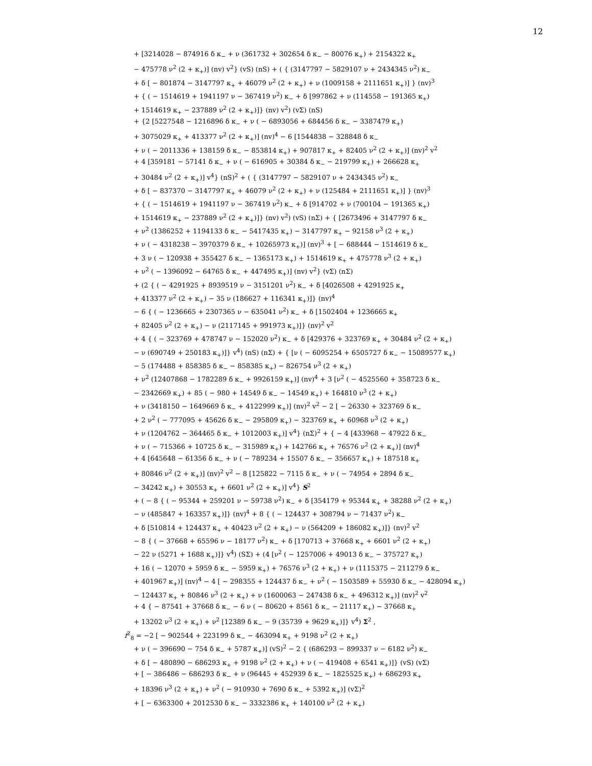12
+ [3214028 − 874916 δ κ<sub>−</sub> + ν (361732 + 302654 δ κ<sub>−</sub> − 80076 κ<sub>+</sub>) + 2154322 κ<sub>+</sub>
− 475778 ν<sup>2</sup> (2 + κ<sub>+</sub>)] (nv) v<sup>2</sup>} (vS) (nS) + ( { (3147797 − 5829107 ν + 2434345 ν<sup>2</sup>) κ<sub>−</sub>
+ δ [ − 801874 − 3147797 κ<sub>+</sub> + 46079 ν<sup>2</sup> (2 + κ<sub>+</sub>) + ν (1009158 + 2111651 κ<sub>+</sub>)] } (nv)<sup>3</sup>
+ { ( − 1514619 + 1941197 ν − 367419 ν<sup>2</sup>) κ<sub>−</sub> + δ [997862 + ν (114558 − 191365 κ<sub>+</sub>)
+ 1514619 κ<sub>+</sub> − 237889 ν<sup>2</sup> (2 + κ<sub>+</sub>)]} (nv) v<sup>2</sup>) (vΣ) (nS)
+ {2 [5227548 − 1216896 δ κ<sub>−</sub> + ν ( − 6893056 + 684456 δ κ<sub>−</sub> − 3387479 κ<sub>+</sub>)
+ 3075029 κ<sub>+</sub> + 413377 ν<sup>2</sup> (2 + κ<sub>+</sub>)] (nv)<sup>4</sup> − 6 [1544838 − 328848 δ κ<sub>−</sub>
+ ν ( − 2011336 + 138159 δ κ<sub>−</sub> − 853814 κ<sub>+</sub>) + 907817 κ<sub>+</sub> + 82405 ν<sup>2</sup> (2 + κ<sub>+</sub>)] (nv)<sup>2</sup> v<sup>2</sup>
+ 4 [359181 − 57141 δ κ<sub>−</sub> + ν ( − 616905 + 30384 δ κ<sub>−</sub> − 219799 κ<sub>+</sub>) + 266628 κ<sub>+</sub>
+ 30484 ν<sup>2</sup> (2 + κ<sub>+</sub>)] v<sup>4</sup>} (nS)<sup>2</sup> + ( { (3147797 − 5829107 ν + 2434345 ν<sup>2</sup>) κ<sub>−</sub>
+ δ [ − 837370 − 3147797 κ<sub>+</sub> + 46079 ν<sup>2</sup> (2 + κ<sub>+</sub>) + ν (125484 + 2111651 κ<sub>+</sub>)] } (nv)<sup>3</sup>
+ { ( − 1514619 + 1941197 ν − 367419 ν<sup>2</sup>) κ<sub>−</sub> + δ [914702 + ν (700104 − 191365 κ<sub>+</sub>)
+ 1514619 κ<sub>+</sub> − 237889 ν<sup>2</sup> (2 + κ<sub>+</sub>)]} (nv) v<sup>2</sup>) (vS) (nΣ) + { [2673496 + 3147797 δ κ<sub>−</sub>
+ ν<sup>2</sup> (1386252 + 1194133 δ κ<sub>−</sub> − 5417435 κ<sub>+</sub>) − 3147797 κ<sub>+</sub> − 92158 ν<sup>3</sup> (2 + κ<sub>+</sub>)
+ ν ( − 4318238 − 3970379 δ κ<sub>−</sub> + 10265973 κ<sub>+</sub>)] (nv)<sup>3</sup> + [ − 688444 − 1514619 δ κ<sub>−</sub>
+ 3 ν ( − 120938 + 355427 δ κ<sub>−</sub> − 1365173 κ<sub>+</sub>) + 1514619 κ<sub>+</sub> + 475778 ν<sup>3</sup> (2 + κ<sub>+</sub>)
+ ν<sup>2</sup> ( − 1396092 − 64765 δ κ<sub>−</sub> + 447495 κ<sub>+</sub>)] (nv) v<sup>2</sup>} (vΣ) (nΣ)
+ (2 { ( − 4291925 + 8939519 ν − 3151201 ν<sup>2</sup>) κ<sub>−</sub> + δ [4026508 + 4291925 κ<sub>+</sub>
+ 413377 ν<sup>2</sup> (2 + κ<sub>+</sub>) − 35 ν (186627 + 116341 κ<sub>+</sub>)]} (nv)<sup>4</sup>
− 6 { ( − 1236665 + 2307365 ν − 635041 ν<sup>2</sup>) κ<sub>−</sub> + δ [1502404 + 1236665 κ<sub>+</sub>
+ 82405 ν<sup>2</sup> (2 + κ<sub>+</sub>) − ν (2117145 + 991973 κ<sub>+</sub>)]} (nv)<sup>2</sup> v<sup>2</sup>
+ 4 { ( − 323769 + 478747 ν − 152020 ν<sup>2</sup>) κ<sub>−</sub> + δ [429376 + 323769 κ<sub>+</sub> + 30484 ν<sup>2</sup> (2 + κ<sub>+</sub>)
− ν (690749 + 250183 κ<sub>+</sub>)]} v<sup>4</sup>) (nS) (nΣ) + { [ν ( − 6095254 + 6505727 δ κ<sub>−</sub> − 15089577 κ<sub>+</sub>)
− 5 (174488 + 858385 δ κ<sub>−</sub> − 858385 κ<sub>+</sub>) − 826754 ν<sup>3</sup> (2 + κ<sub>+</sub>)
+ ν<sup>2</sup> (12407868 − 1782289 δ κ<sub>−</sub> + 9926159 κ<sub>+</sub>)] (nv)<sup>4</sup> + 3 [ν<sup>2</sup> ( − 4525560 + 358723 δ κ<sub>−</sub>
− 2342669 κ<sub>+</sub>) + 85 ( − 980 + 14549 δ κ<sub>−</sub> − 14549 κ<sub>+</sub>) + 164810 ν<sup>3</sup> (2 + κ<sub>+</sub>)
+ ν (3418150 − 1649669 δ κ<sub>−</sub> + 4122999 κ<sub>+</sub>)] (nv)<sup>2</sup> v<sup>2</sup> − 2 [ − 26330 + 323769 δ κ<sub>−</sub>
+ 2 ν<sup>2</sup> ( − 777095 + 45626 δ κ<sub>−</sub> − 295809 κ<sub>+</sub>) − 323769 κ<sub>+</sub> + 60968 ν<sup>3</sup> (2 + κ<sub>+</sub>)
+ ν (1204762 − 364465 δ κ<sub>−</sub> + 1012003 κ<sub>+</sub>)] v<sup>4</sup>} (nΣ)<sup>2</sup> + { − 4 [433968 − 47922 δ κ<sub>−</sub>
+ ν ( − 715366 + 10725 δ κ<sub>−</sub> − 315989 κ<sub>+</sub>) + 142766 κ<sub>+</sub> + 76576 ν<sup>2</sup> (2 + κ<sub>+</sub>)] (nv)<sup>4</sup>
+ 4 [645648 − 61356 δ κ<sub>−</sub> + ν ( − 789234 + 15507 δ κ<sub>−</sub> − 356657 κ<sub>+</sub>) + 187518 κ<sub>+</sub>
+ 80846 ν<sup>2</sup> (2 + κ<sub>+</sub>)] (nv)<sup>2</sup> v<sup>2</sup> − 8 [125822 − 7115 δ κ<sub>−</sub> + ν ( − 74954 + 2894 δ κ<sub>−</sub>
− 34242 κ<sub>+</sub>) + 30553 κ<sub>+</sub> + 6601 ν<sup>2</sup> (2 + κ<sub>+</sub>)] v<sup>4</sup>} S<sup>2</sup>
+ ( − 8 { ( − 95344 + 259201 ν − 59738 ν<sup>2</sup>) κ<sub>−</sub> + δ [354179 + 95344 κ<sub>+</sub> + 38288 ν<sup>2</sup> (2 + κ<sub>+</sub>)
− ν (485847 + 163357 κ<sub>+</sub>)]} (nv)<sup>4</sup> + 8 { ( − 124437 + 308794 ν − 71437 ν<sup>2</sup>) κ<sub>−</sub>
+ δ [510814 + 124437 κ<sub>+</sub> + 40423 ν<sup>2</sup> (2 + κ<sub>+</sub>) − ν (564209 + 186082 κ<sub>+</sub>)]} (nv)<sup>2</sup> v<sup>2</sup>
− 8 { ( − 37668 + 65596 ν − 18177 ν<sup>2</sup>) κ<sub>−</sub> + δ [170713 + 37668 κ<sub>+</sub> + 6601 ν<sup>2</sup> (2 + κ<sub>+</sub>)
− 22 ν (5271 + 1688 κ<sub>+</sub>)]} v<sup>4</sup>) (SΣ) + (4 [ν<sup>2</sup> ( − 1257006 + 49013 δ κ<sub>−</sub> − 375727 κ<sub>+</sub>)
+ 16 ( − 12070 + 5959 δ κ<sub>−</sub> − 5959 κ<sub>+</sub>) + 76576 ν<sup>3</sup> (2 + κ<sub>+</sub>) + ν (1115375 − 211279 δ κ<sub>−</sub>
+ 401967 κ<sub>+</sub>)] (nv)<sup>4</sup> − 4 [ − 298355 + 124437 δ κ<sub>−</sub> + ν<sup>2</sup> ( − 1503589 + 55930 δ κ<sub>−</sub> − 428094 κ<sub>+</sub>)
− 124437 κ<sub>+</sub> + 80846 ν<sup>3</sup> (2 + κ<sub>+</sub>) + ν (1600063 − 247438 δ κ<sub>−</sub> + 496312 κ<sub>+</sub>)] (nv)<sup>2</sup> v<sup>2</sup>
+ 4 { − 87541 + 37668 δ κ<sub>−</sub> − 6 ν ( − 80620 + 8561 δ κ<sub>−</sub> − 21117 κ<sub>+</sub>) − 37668 κ<sub>+</sub>
+ 13202 ν<sup>3</sup> (2 + κ<sub>+</sub>) + ν<sup>2</sup> [12389 δ κ<sub>−</sub> − 9 (35739 + 9629 κ<sub>+</sub>)]} v<sup>4</sup>) Σ<sup>2</sup> ,
f<sup>2</sup><sub>8</sub> = −2 [ − 902544 + 223199 δ κ<sub>−</sub> − 463094 κ<sub>+</sub> + 9198 ν<sup>2</sup> (2 + κ<sub>+</sub>)
+ ν ( − 396690 − 754 δ κ<sub>−</sub> + 5787 κ<sub>+</sub>)] (vS)<sup>2</sup> − 2 { (686293 − 899337 ν − 6182 ν<sup>2</sup>) κ<sub>−</sub>
+ δ [ − 480890 − 686293 κ<sub>+</sub> + 9198 ν<sup>2</sup> (2 + κ<sub>+</sub>) + ν ( − 419408 + 6541 κ<sub>+</sub>)]} (vS) (vΣ)
+ [ − 386486 − 686293 δ κ<sub>−</sub> + ν (96445 + 452939 δ κ<sub>−</sub> − 1825525 κ<sub>+</sub>) + 686293 κ<sub>+</sub>
+ 18396 ν<sup>3</sup> (2 + κ<sub>+</sub>) + ν<sup>2</sup> ( − 910930 + 7690 δ κ<sub>−</sub> + 5392 κ<sub>+</sub>)] (vΣ)<sup>2</sup>
+ [ − 6363300 + 2012530 δ κ<sub>−</sub> − 3332386 κ<sub>+</sub> + 140100 ν<sup>2</sup> (2 + κ<sub>+</sub>)